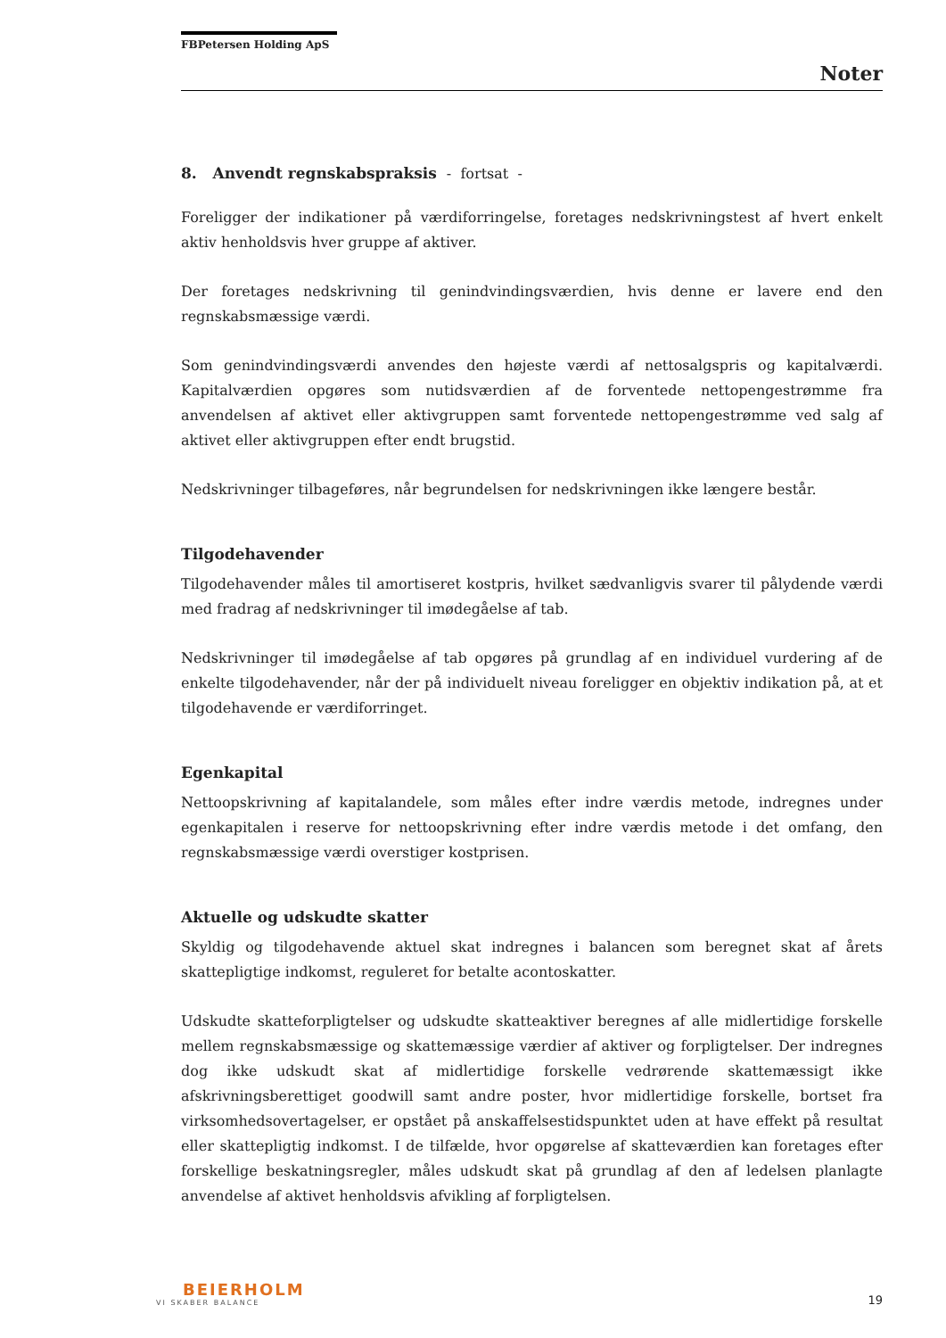FBPetersen Holding ApS
Noter
8. Anvendt regnskabspraksis - fortsat -
Foreligger der indikationer på værdiforringelse, foretages nedskrivningstest af hvert enkelt aktiv henholdsvis hver gruppe af aktiver.
Der foretages nedskrivning til genindvindingsværdien, hvis denne er lavere end den regnskabsmæssige værdi.
Som genindvindingsværdi anvendes den højeste værdi af nettosalgspris og kapitalværdi. Kapitalværdien opgøres som nutidsværdien af de forventede nettopengestrømme fra anvendelsen af aktivet eller aktivgruppen samt forventede nettopengestrømme ved salg af aktivet eller aktivgruppen efter endt brugstid.
Nedskrivninger tilbageføres, når begrundelsen for nedskrivningen ikke længere består.
Tilgodehavender
Tilgodehavender måles til amortiseret kostpris, hvilket sædvanligvis svarer til pålydende værdi med fradrag af nedskrivninger til imødegåelse af tab.
Nedskrivninger til imødegåelse af tab opgøres på grundlag af en individuel vurdering af de enkelte tilgodehavender, når der på individuelt niveau foreligger en objektiv indikation på, at et tilgodehavende er værdiforringet.
Egenkapital
Nettoopskrivning af kapitalandele, som måles efter indre værdis metode, indregnes under egenkapitalen i reserve for nettoopskrivning efter indre værdis metode i det omfang, den regnskabsmæssige værdi overstiger kostprisen.
Aktuelle og udskudte skatter
Skyldig og tilgodehavende aktuel skat indregnes i balancen som beregnet skat af årets skattepligtige indkomst, reguleret for betalte acontoskatter.
Udskudte skatteforpligtelser og udskudte skatteaktiver beregnes af alle midlertidige forskelle mellem regnskabsmæssige og skattemæssige værdier af aktiver og forpligtelser. Der indregnes dog ikke udskudt skat af midlertidige forskelle vedrørende skattemæssigt ikke afskrivningsberettiget goodwill samt andre poster, hvor midlertidige forskelle, bortset fra virksomhedsovertagelser, er opstået på anskaffelsestidspunktet uden at have effekt på resultat eller skattepligtig indkomst. I de tilfælde, hvor opgørelse af skatteværdien kan foretages efter forskellige beskatningsregler, måles udskudt skat på grundlag af den af ledelsen planlagte anvendelse af aktivet henholdsvis afvikling af forpligtelsen.
BEIERHOLM
VI SKABER BALANCE
19